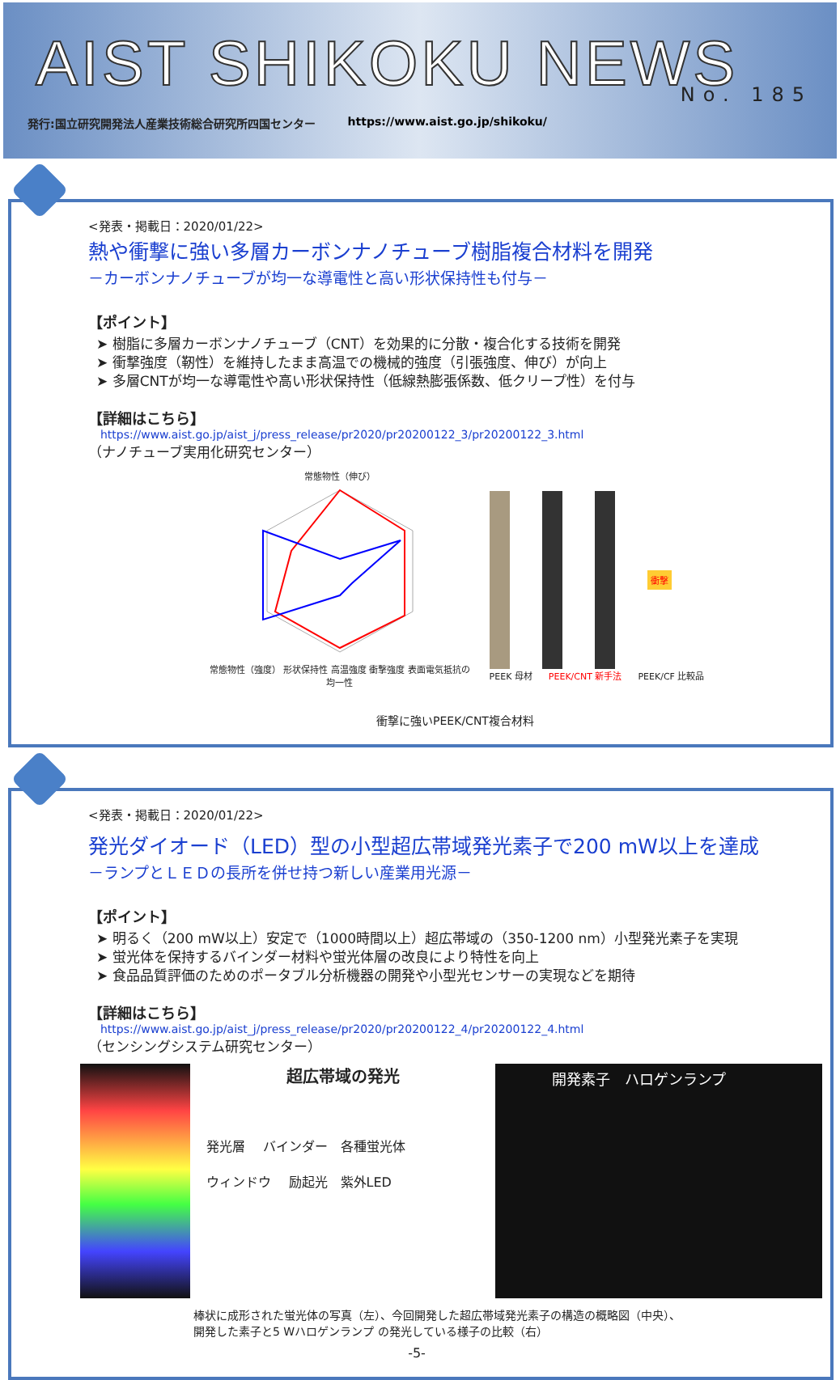AIST SHIKOKU NEWS
No. 185
発行:国立研究開発法人産業技術総合研究所四国センター https://www.aist.go.jp/shikoku/
<発表・掲載日：2020/01/22>
熱や衝撃に強い多層カーボンナノチューブ樹脂複合材料を開発
－カーボンナノチューブが均一な導電性と高い形状保持性も付与－
【ポイント】
➤ 樹脂に多層カーボンナノチューブ（CNT）を効果的に分散・複合化する技術を開発
➤ 衝撃強度（靭性）を維持したまま高温での機械的強度（引張強度、伸び）が向上
➤ 多層CNTが均一な導電性や高い形状保持性（低線熱膨張係数、低クリープ性）を付与
【詳細はこちら】
https://www.aist.go.jp/aist_j/press_release/pr2020/pr20200122_3/pr20200122_3.html
（ナノチューブ実用化研究センター）
常態物性（伸び）
常態物性（強度） 形状保持性 高温強度 衝撃強度 表面電気抵抗の均一性
衝撃
PEEK 母材 PEEK/CNT 新手法 PEEK/CF 比較品
衝撃に強いPEEK/CNT複合材料
<発表・掲載日：2020/01/22>
発光ダイオード（LED）型の小型超広帯域発光素子で200 mW以上を達成
－ランプとＬＥＤの長所を併せ持つ新しい産業用光源－
【ポイント】
➤ 明るく（200 mW以上）安定で（1000時間以上）超広帯域の（350-1200 nm）小型発光素子を実現
➤ 蛍光体を保持するバインダー材料や蛍光体層の改良により特性を向上
➤ 食品品質評価のためのポータブル分析機器の開発や小型光センサーの実現などを期待
【詳細はこちら】
https://www.aist.go.jp/aist_j/press_release/pr2020/pr20200122_4/pr20200122_4.html
（センシングシステム研究センター）
超広帯域の発光
発光層 　バインダー　各種蛍光体
ウィンドウ 　励起光　紫外LED
開発素子　ハロゲンランプ
棒状に成形された蛍光体の写真（左）、今回開発した超広帯域発光素子の構造の概略図（中央）、
開発した素子と5 Wハロゲンランプ の発光している様子の比較（右）
-5-